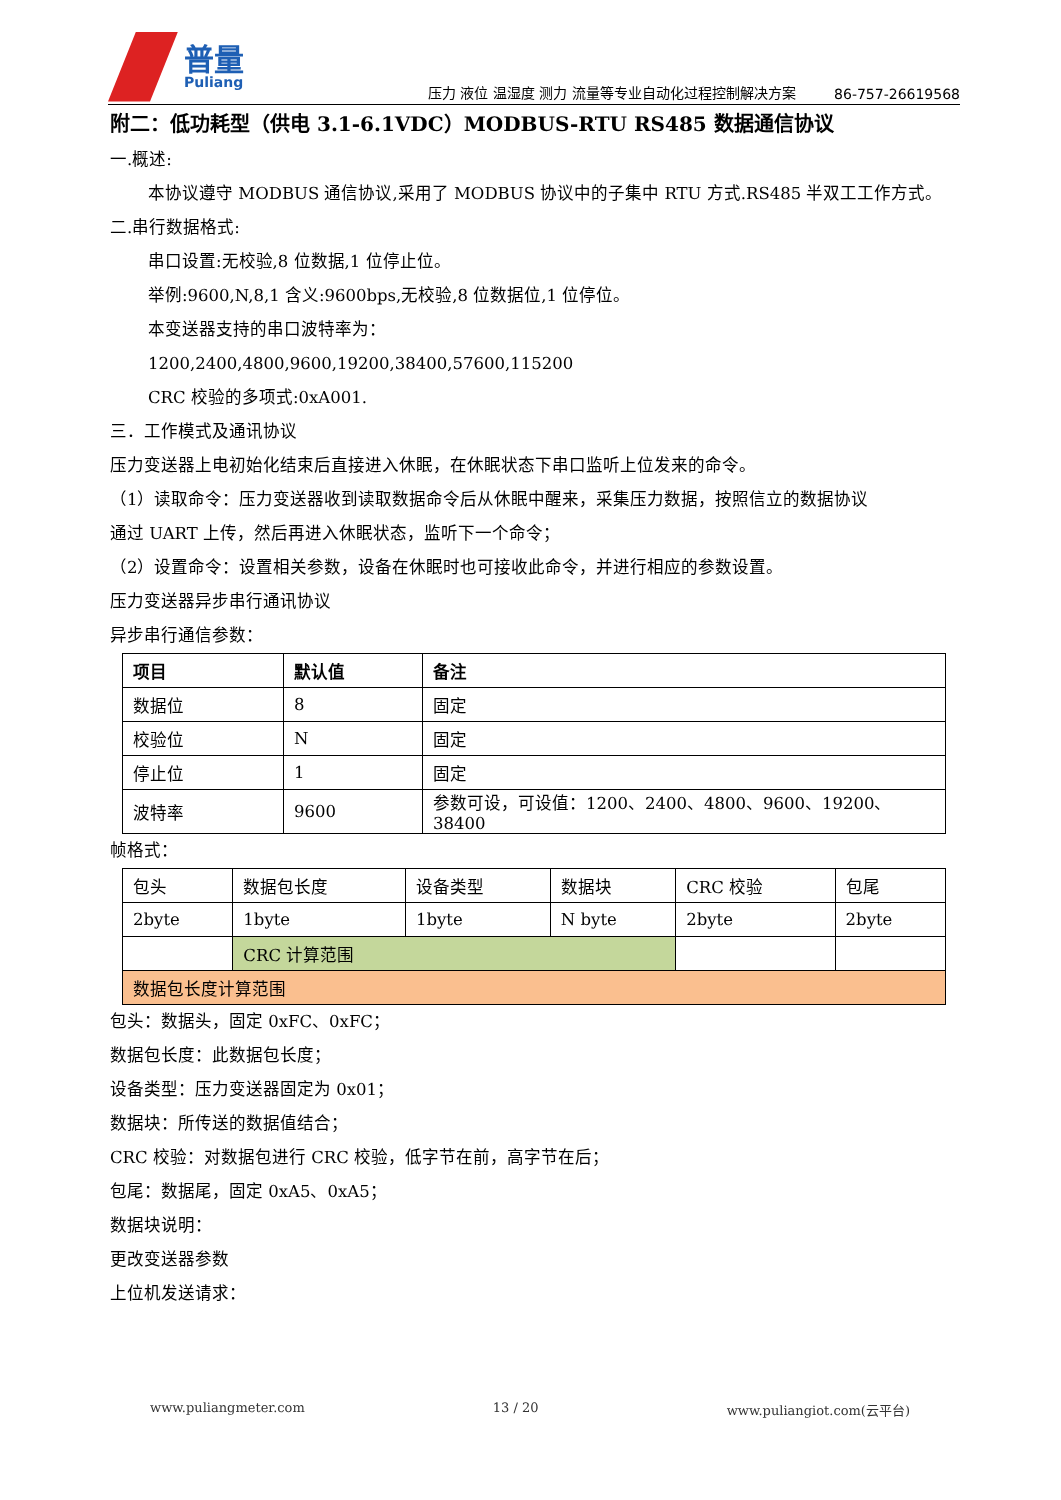普量
Puliang
压力 液位 温湿度 测力 流量等专业自动化过程控制解决方案
86-757-26619568
附二：低功耗型（供电 3.1-6.1VDC）MODBUS-RTU RS485 数据通信协议
一.概述:
本协议遵守 MODBUS 通信协议,采用了 MODBUS 协议中的子集中 RTU 方式.RS485 半双工工作方式。
二.串行数据格式:
串口设置:无校验,8 位数据,1 位停止位。
举例:9600,N,8,1 含义:9600bps,无校验,8 位数据位,1 位停位。
本变送器支持的串口波特率为：
1200,2400,4800,9600,19200,38400,57600,115200
CRC 校验的多项式:0xA001.
三．工作模式及通讯协议
压力变送器上电初始化结束后直接进入休眠，在休眠状态下串口监听上位发来的命令。
（1）读取命令：压力变送器收到读取数据命令后从休眠中醒来，采集压力数据，按照信立的数据协议
通过 UART 上传，然后再进入休眠状态，监听下一个命令；
（2）设置命令：设置相关参数，设备在休眠时也可接收此命令，并进行相应的参数设置。
压力变送器异步串行通讯协议
异步串行通信参数：
| 项目 | 默认值 | 备注 |
| --- | --- | --- |
| 数据位 | 8 | 固定 |
| 校验位 | N | 固定 |
| 停止位 | 1 | 固定 |
| 波特率 | 9600 | 参数可设，可设值：1200、2400、4800、9600、19200、38400 |
帧格式：
| 包头 | 数据包长度 | 设备类型 | 数据块 | CRC 校验 | 包尾 |
| 2byte | 1byte | 1byte | N byte | 2byte | 2byte |
| | CRC 计算范围 | | | | |
| 数据包长度计算范围 | | | | | |
包头：数据头，固定 0xFC、0xFC；
数据包长度：此数据包长度；
设备类型：压力变送器固定为 0x01；
数据块：所传送的数据值结合；
CRC 校验：对数据包进行 CRC 校验，低字节在前，高字节在后；
包尾：数据尾，固定 0xA5、0xA5；
数据块说明：
更改变送器参数
上位机发送请求：
www.puliangmeter.com 13 / 20 www.puliangiot.com(云平台)